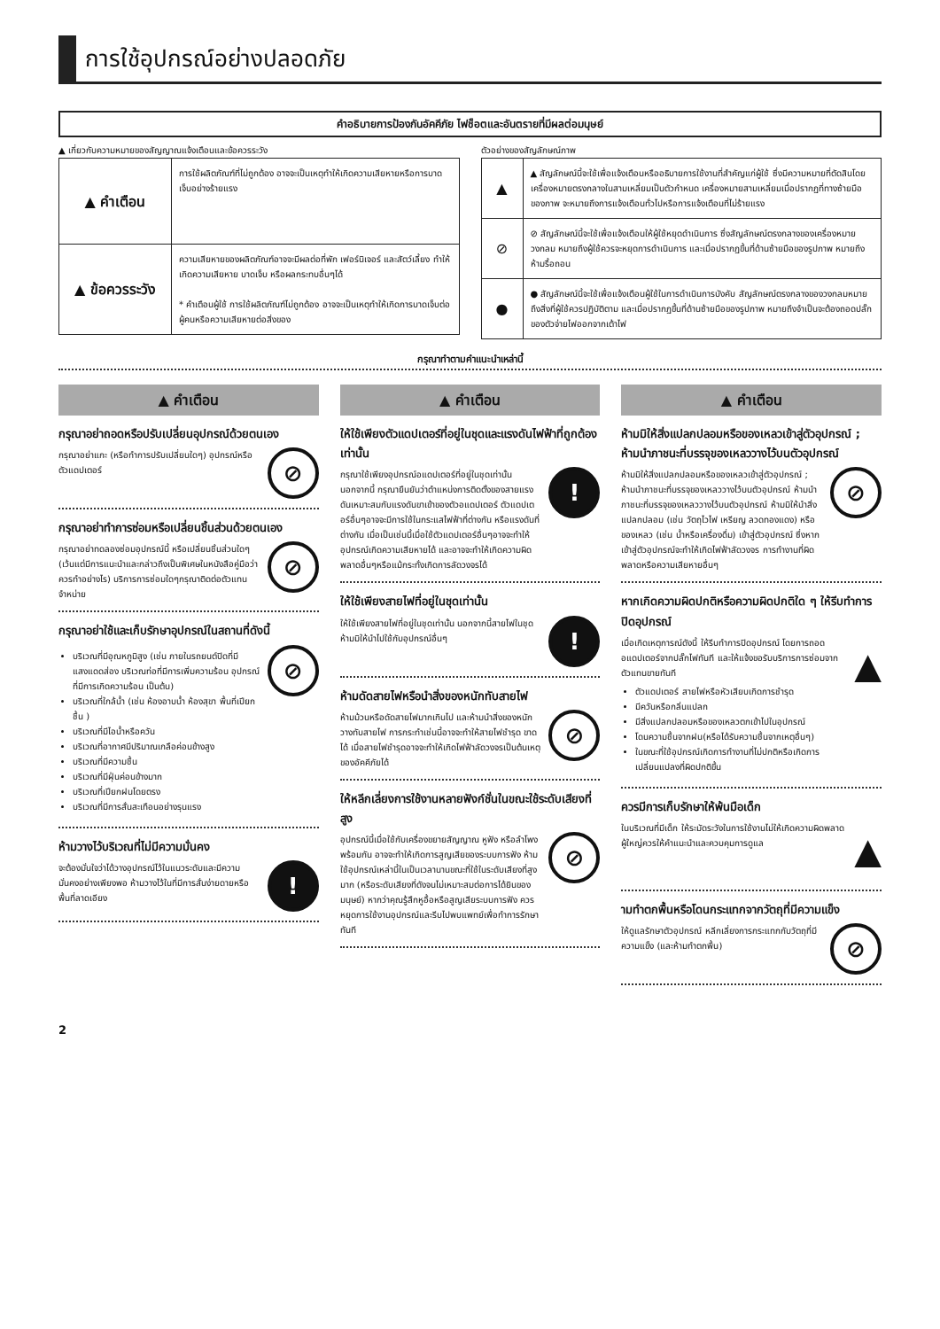การใช้อุปกรณ์อย่างปลอดภัย
คำอธิบายการป้องกันอัคคีภัย ไฟช็อตและอันตรายที่มีผลต่อมนุษย์
▲ เกี่ยวกับความหมายของสัญญาณแจ้งเตือนและข้อควรระวัง
| ▲ คำเตือน | การใช้ผลิตภัณฑ์ที่ไม่ถูกต้อง อาจจะเป็นเหตุทำให้เกิดความเสียหายหรือการบาดเจ็บอย่างร้ายแรง |
| ▲ ข้อควรระวัง | ความเสียหายของผลิตภัณฑ์อาจจะมีผลต่อที่พัก เฟอร์นิเจอร์ และสัตว์เลี้ยง ทำให้เกิดความเสียหาย บาดเจ็บ หรือผลกระทบอื่นๆได้ * คำเตือนผู้ใช้ การใช้ผลิตภัณฑ์ไม่ถูกต้อง อาจจะเป็นเหตุทำให้เกิดการบาดเจ็บต่อผู้คนหรือความเสียหายต่อสิ่งของ |
ตัวอย่างของสัญลักษณ์ภาพ
| ▲ | ▲ สัญลักษณ์นี้จะใช้เพื่อแจ้งเตือนหรืออธิบายการใช้งานที่สำคัญแก่ผู้ใช้ ซึ่งมีความหมายที่ตัดสินโดยเครื่องหมายตรงกลางในสามเหลี่ยมเป็นตัวกำหนด เครื่องหมายสามเหลี่ยมเมื่อปรากฏที่ทางซ้ายมือของภาพ จะหมายถึงการแจ้งเตือนทั่วไปหรือการแจ้งเตือนที่ไม่ร้ายแรง |
| ⊘ | ⊘ สัญลักษณ์นี้จะใช้เพื่อแจ้งเตือนให้ผู้ใช้หยุดดำเนินการ ซึ่งสัญลักษณ์ตรงกลางของเครื่องหมายวงกลม หมายถึงผู้ใช้ควรจะหยุดการดำเนินการ และเมื่อปรากฏขึ้นที่ด้านซ้ายมือของรูปภาพ หมายถึงห้ามรื้อถอน |
| ● | ● สัญลักษณ์นี้จะใช้เพื่อแจ้งเตือนผู้ใช้ในการดำเนินการบังคับ สัญลักษณ์ตรงกลางของวงกลมหมายถึงสิ่งที่ผู้ใช้ควรปฏิบัติตาม และเมื่อปรากฏขึ้นที่ด้านซ้ายมือของรูปภาพ หมายถึงจำเป็นจะต้องถอดปลั๊กของตัวจ่ายไฟออกจากเต้าไฟ |
กรุณาทำตามคำแนะนำเหล่านี้
▲ คำเตือน
กรุณาอย่าถอดหรือปรับเปลี่ยนอุปกรณ์ด้วยตนเอง
กรุณาอย่าแกะ (หรือทำการปรับเปลี่ยนใดๆ) อุปกรณ์หรือตัวแดปเตอร์
⊘
กรุณาอย่าทำการซ่อมหรือเปลี่ยนชิ้นส่วนด้วยตนเอง
กรุณาอย่าทดลองซ่อมอุปกรณ์นี้ หรือเปลี่ยนชิ้นส่วนใดๆ (เว้นแต่มีการแนะนำและกล่าวถึงเป็นพิเศษในหนังสือคู่มือว่าควรทำอย่างไร) บริการการซ่อมใดๆกรุณาติดต่อตัวแทนจำหน่าย
⊘
กรุณาอย่าใช้และเก็บรักษาอุปกรณ์ในสถานที่ดังนี้
บริเวณที่มีอุณหภูมิสูง (เช่น ภายในรถยนต์ปิดที่มีแสงแดดส่อง บริเวณท่อที่มีการเพิ่มความร้อน อุปกรณ์ที่มีการเกิดความร้อน เป็นต้น)
บริเวณที่ใกล้น้ำ (เช่น ห้องอาบน้ำ ห้องสุขา พื้นที่เปียกชื้น )
บริเวณที่มีไอน้ำหรือควัน
บริเวณที่อากาศมีปริมาณเกลือค่อนข้างสูง
บริเวณที่มีความชื้น
บริเวณที่มีฝุ่นค่อนข้างมาก
บริเวณที่เปียกฝนโดยตรง
บริเวณที่มีการสั่นสะเทือนอย่างรุนแรง
⊘
ห้ามวางไว้บริเวณที่ไม่มีความมั่นคง
จะต้องมั่นใจว่าได้วางอุปกรณ์ไว้ในแนวระดับและมีความมั่นคงอย่างเพียงพอ ห้ามวางไว้ในที่มีการสั่นง่ายดายหรือพื้นที่ลาดเอียง
!
▲ คำเตือน
ให้ใช้เพียงตัวแดปเตอร์ที่อยู่ในชุดและแรงดันไฟฟ้าที่ถูกต้องเท่านั้น
กรุณาใช้เพียงอุปกรณ์อแดปเตอร์ที่อยู่ในชุดเท่านั้น นอกจากนี้ กรุณายืนยันว่าตำแหน่งการติดตั้งของสายแรงดันเหมาะสมกับแรงดันขาเข้าของตัวอแดปเตอร์ ตัวแดปเตอร์อื่นๆอาจจะมีการใช้ในกระแสไฟฟ้าที่ต่างกัน หรือแรงดันที่ต่างกัน เมื่อเป็นเช่นนี้เมื่อใช้ตัวแดปเตอร์อื่นๆอาจจะทำให้อุปกรณ์เกิดความเสียหายได้ และอาจจะทำให้เกิดความผิดพลาดอื่นๆหรือแม้กระทั่งเกิดการลัดวงจรได้
!
ให้ใช้เพียงสายไฟที่อยู่ในชุดเท่านั้น
ให้ใช้เพียงสายไฟที่อยู่ในชุดเท่านั้น นอกจากนี้สายไฟในชุดห้ามมิให้นำไปใช้กับอุปกรณ์อื่นๆ
!
ห้ามดัดสายไฟหรือนำสิ่งของหนักทับสายไฟ
ห้ามม้วนหรือดัดสายไฟมากเกินไป และห้ามนำสิ่งของหนักวางทับสายไฟ การกระทำเช่นนี้อาจจะทำให้สายไฟชำรุด ขาดได้ เมื่อสายไฟชำรุดอาจจะทำให้เกิดไฟฟ้าลัดวงจรเป็นต้นเหตุของอัคคีภัยได้
⊘
ให้หลีกเลี่ยงการใช้งานหลายฟังก์ชั่นในขณะใช้ระดับเสียงที่สูง
อุปกรณ์นี้เมื่อใช้กับเครื่องขยายสัญญาณ หูฟัง หรือลำโพง พร้อมกัน อาจจะทำให้เกิดการสูญเสียของระบบการฟัง ห้ามใช้อุปกรณ์เหล่านี้ในเป็นเวลานานขณะที่ใช้ในระดับเสียงที่สูงมาก (หรือระดับเสียงที่ดังจนไม่เหมาะสมต่อการได้ยินของมนุษย์) หากว่าคุณรู้สึกหูอื้อหรือสูญเสียระบบการฟัง ควรหยุดการใช้งานอุปกรณ์และรีบไปพบแพทย์เพื่อทำการรักษาทันที
⊘
▲ คำเตือน
ห้ามมิให้สิ่งแปลกปลอมหรือของเหลวเข้าสู่ตัวอุปกรณ์ ; ห้ามนำภาชนะที่บรรจุของเหลววางไว้บนตัวอุปกรณ์
ห้ามมิให้สิ่งแปลกปลอมหรือของเหลวเข้าสู่ตัวอุปกรณ์ ; ห้ามนำภาชนะที่บรรจุของเหลววางไว้บนตัวอุปกรณ์ ห้ามนำภาชนะที่บรรจุของเหลววางไว้บนตัวอุปกรณ์ ห้ามมิให้นำสิ่งแปลกปลอม (เช่น วัตถุไวไฟ เหรียญ ลวดทองแดง) หรือของเหลว (เช่น น้ำหรือเครื่องดื่ม) เข้าสู่ตัวอุปกรณ์ ซึ่งหากเข้าสู่ตัวอุปกรณ์จะทำให้เกิดไฟฟ้าลัดวงจร การทำงานที่ผิดพลาดหรือความเสียหายอื่นๆ
⊘
หากเกิดความผิดปกติหรือความผิดปกติใด ๆ ให้รีบทำการปิดอุปกรณ์
เมื่อเกิดเหตุการณ์ดังนี้ ให้รีบทำการปิดอุปกรณ์ โดยการถอดอแดปเตอร์จากปลั๊กไฟทันที และให้แจ้งขอรับบริการการซ่อมจากตัวแทนขายทันที
ตัวแดปเตอร์ สายไฟหรือหัวเสียบเกิดการชำรุด
มีควันหรือกลิ่นแปลก
มีสิ่งแปลกปลอมหรือของเหลวตกเข้าไปในอุปกรณ์
โดนความชื้นจากฝน(หรือได้รับความชื้นจากเหตุอื่นๆ)
ในขณะที่ใช้อุปกรณ์เกิดการทำงานที่ไม่ปกติหรือเกิดการเปลี่ยนแปลงที่ผิดปกติขึ้น
▲
ควรมีการเก็บรักษาให้พ้นมือเด็ก
ในบริเวณที่มีเด็ก ให้ระมัดระวังในการใช้งานไม่ให้เกิดความผิดพลาด ผู้ใหญ่ควรให้คำแนะนำและควบคุมการดูแล
▲
ามทำตกพื้นหรือโดนกระแทกจากวัตถุที่มีความแข็ง
ให้ดูแลรักษาตัวอุปกรณ์ หลีกเลี่ยงการกระแทกกับวัตถุที่มีความแข็ง (และห้ามทำตกพื้น)
⊘
2